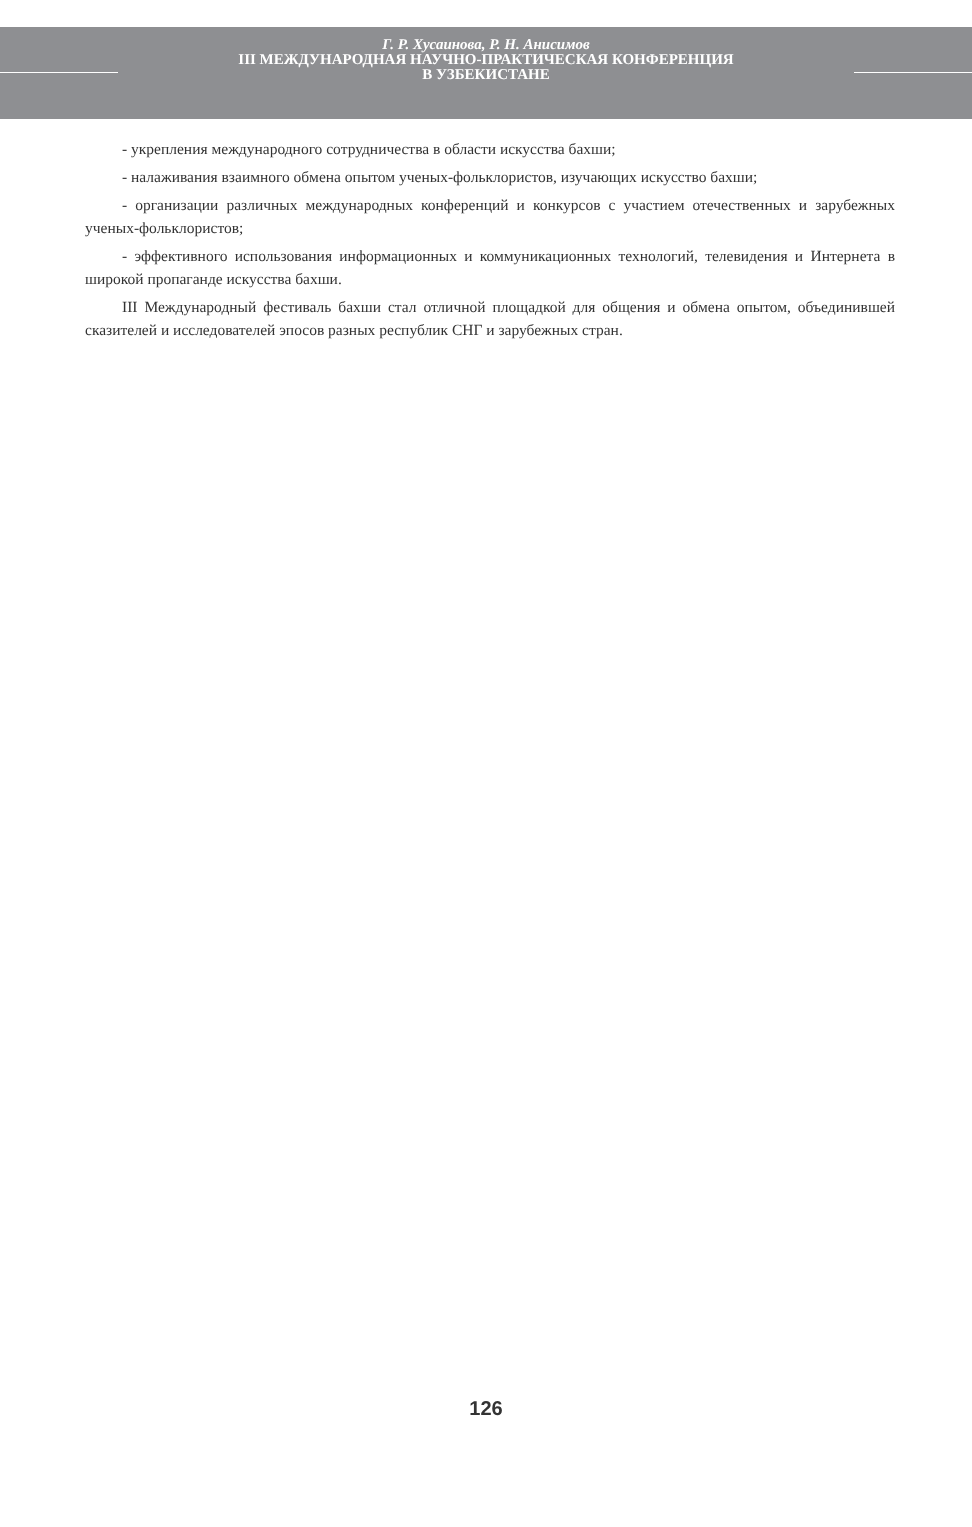Г. Р. Хусаинова, Р. Н. Анисимов
III МЕЖДУНАРОДНАЯ НАУЧНО-ПРАКТИЧЕСКАЯ КОНФЕРЕНЦИЯ
В УЗБЕКИСТАНЕ
- укрепления международного сотрудничества в области искусства бахши;
- налаживания взаимного обмена опытом ученых-фольклористов, изучающих искусство бахши;
- организации различных международных конференций и конкурсов с участием отечественных и зарубежных ученых-фольклористов;
- эффективного использования информационных и коммуникационных технологий, телевидения и Интернета в широкой пропаганде искусства бахши.
III Международный фестиваль бахши стал отличной площадкой для общения и обмена опытом, объединившей сказителей и исследователей эпосов разных республик СНГ и зарубежных стран.
126